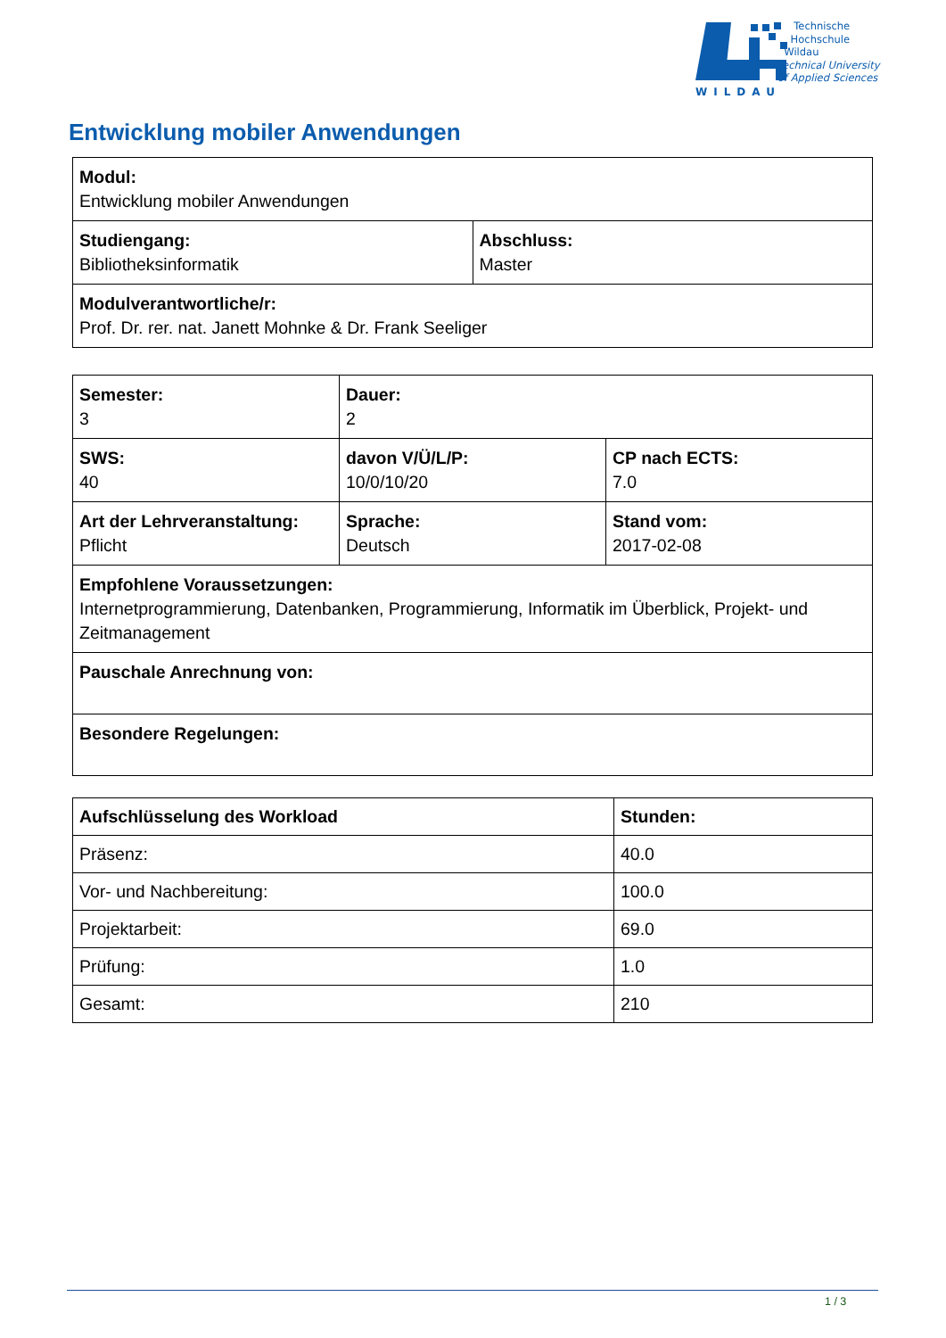WILDAU
Technische
Hochschule
Wildau
Technical University
of Applied Sciences
Entwicklung mobiler Anwendungen
| Modul: Entwicklung mobiler Anwendungen | |
| Studiengang: Bibliotheksinformatik | Abschluss: Master |
| Modulverantwortliche/r: Prof. Dr. rer. nat. Janett Mohnke & Dr. Frank Seeliger | |
| Semester: 3 | Dauer: 2 | |
| SWS: 40 | davon V/Ü/L/P: 10/0/10/20 | CP nach ECTS: 7.0 |
| Art der Lehrveranstaltung: Pflicht | Sprache: Deutsch | Stand vom: 2017-02-08 |
| Empfohlene Voraussetzungen: Internetprogrammierung, Datenbanken, Programmierung, Informatik im Überblick, Projekt- und Zeitmanagement | | |
| Pauschale Anrechnung von: | | |
| Besondere Regelungen: | | |
| Aufschlüsselung des Workload | Stunden: |
| --- | --- |
| Präsenz: | 40.0 |
| Vor- und Nachbereitung: | 100.0 |
| Projektarbeit: | 69.0 |
| Prüfung: | 1.0 |
| Gesamt: | 210 |
1 / 3